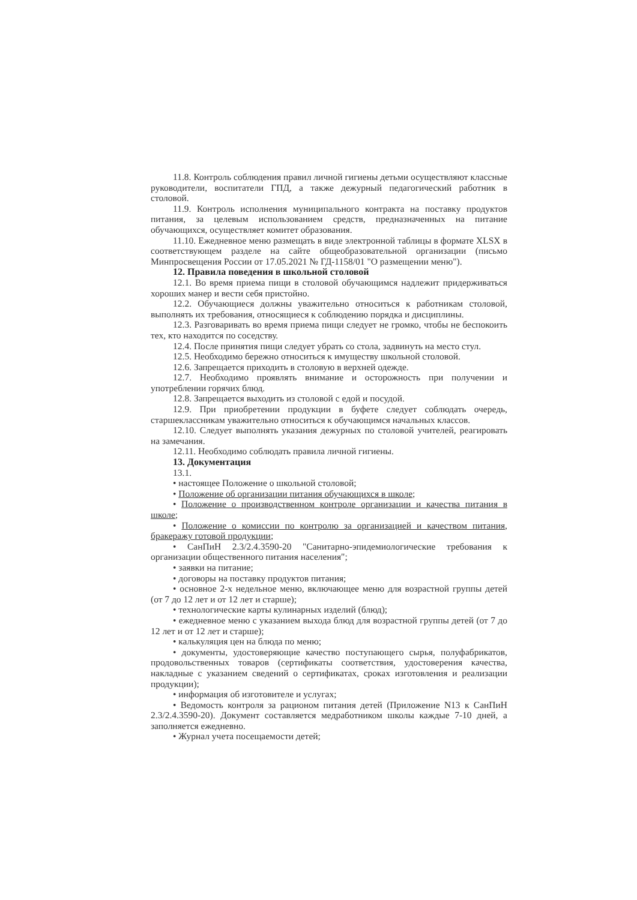11.8. Контроль соблюдения правил личной гигиены детьми осуществляют классные руководители, воспитатели ГПД, а также дежурный педагогический работник в столовой.
11.9. Контроль исполнения муниципального контракта на поставку продуктов питания, за целевым использованием средств, предназначенных на питание обучающихся, осуществляет комитет образования.
11.10. Ежедневное меню размещать в виде электронной таблицы в формате XLSX в соответствующем разделе на сайте общеобразовательной организации (письмо Минпросвещения России от 17.05.2021 № ГД-1158/01 "О размещении меню").
12. Правила поведения в школьной столовой
12.1. Во время приема пищи в столовой обучающимся надлежит придерживаться хороших манер и вести себя пристойно.
12.2. Обучающиеся должны уважительно относиться к работникам столовой, выполнять их требования, относящиеся к соблюдению порядка и дисциплины.
12.3. Разговаривать во время приема пищи следует не громко, чтобы не беспокоить тех, кто находится по соседству.
12.4. После принятия пищи следует убрать со стола, задвинуть на место стул.
12.5. Необходимо бережно относиться к имуществу школьной столовой.
12.6. Запрещается приходить в столовую в верхней одежде.
12.7. Необходимо проявлять внимание и осторожность при получении и употреблении горячих блюд.
12.8. Запрещается выходить из столовой с едой и посудой.
12.9. При приобретении продукции в буфете следует соблюдать очередь, старшеклассникам уважительно относиться к обучающимся начальных классов.
12.10. Следует выполнять указания дежурных по столовой учителей, реагировать на замечания.
12.11. Необходимо соблюдать правила личной гигиены.
13. Документация
13.1.
• настоящее Положение о школьной столовой;
• Положение об организации питания обучающихся в школе;
• Положение о производственном контроле организации и качества питания в школе;
• Положение о комиссии по контролю за организацией и качеством питания, бракеражу готовой продукции;
• СанПиН 2.3/2.4.3590-20 "Санитарно-эпидемиологические требования к организации общественного питания населения";
• заявки на питание;
• договоры на поставку продуктов питания;
• основное 2-х недельное меню, включающее меню для возрастной группы детей (от 7 до 12 лет и от 12 лет и старше);
• технологические карты кулинарных изделий (блюд);
• ежедневное меню с указанием выхода блюд для возрастной группы детей (от 7 до 12 лет и от 12 лет и старше);
• калькуляция цен на блюда по меню;
• документы, удостоверяющие качество поступающего сырья, полуфабрикатов, продовольственных товаров (сертификаты соответствия, удостоверения качества, накладные с указанием сведений о сертификатах, сроках изготовления и реализации продукции);
• информация об изготовителе и услугах;
• Ведомость контроля за рационом питания детей (Приложение N13 к СанПиН 2.3/2.4.3590-20). Документ составляется медработником школы каждые 7-10 дней, а заполняется ежедневно.
• Журнал учета посещаемости детей;